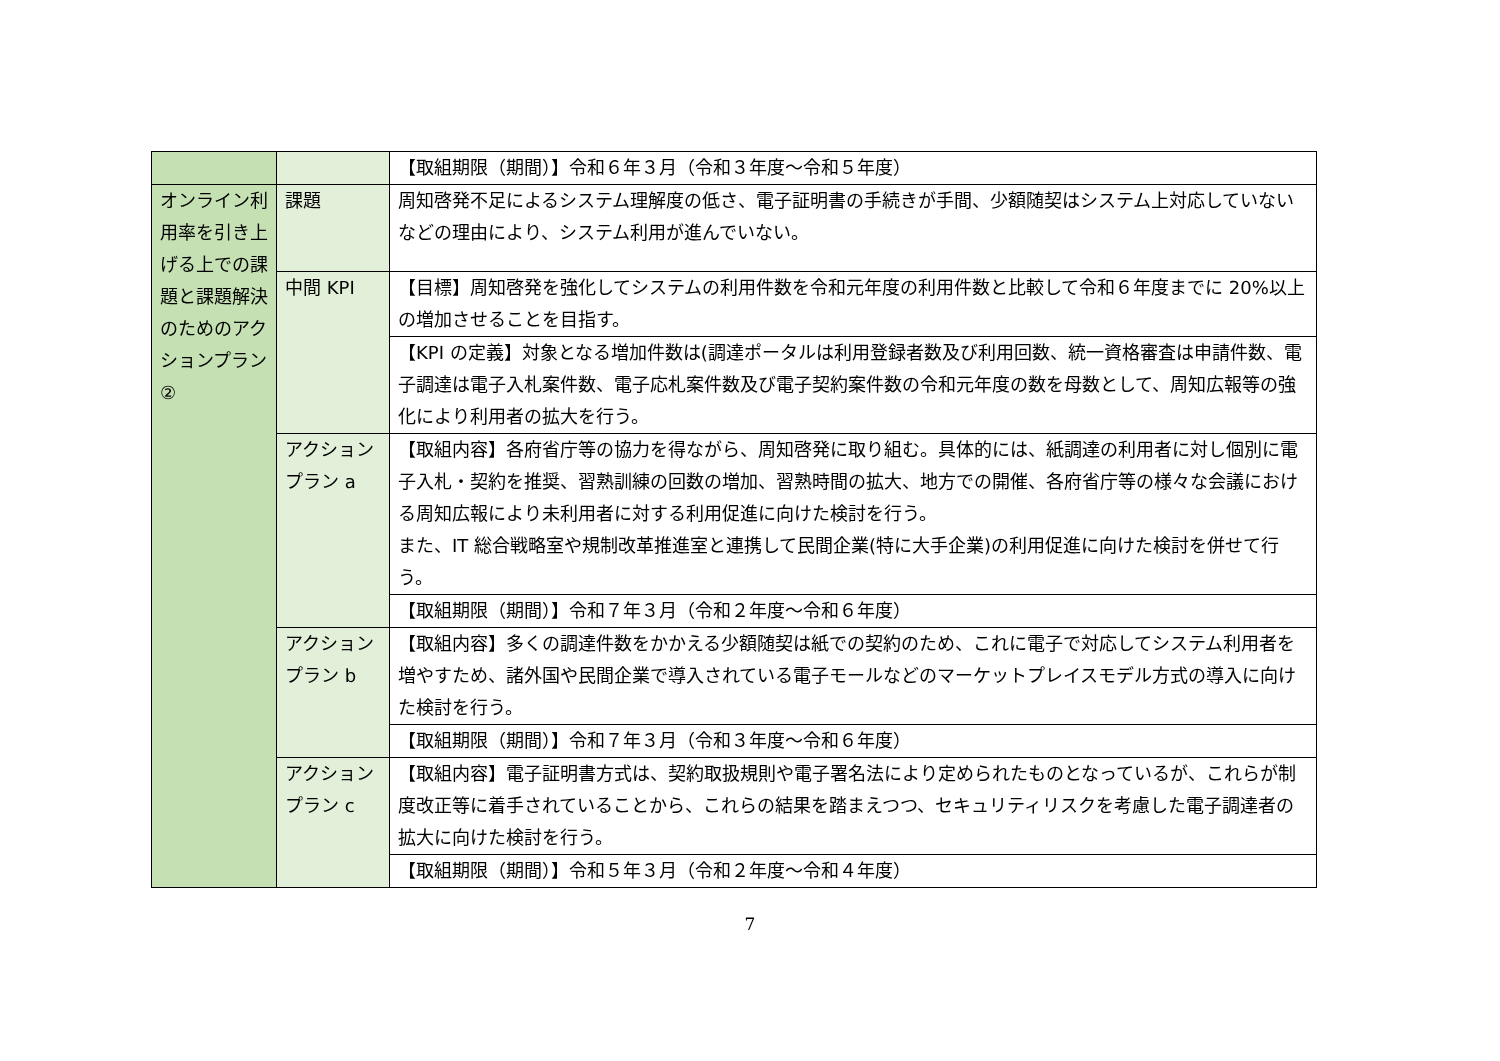| | | 【取組期限（期間）】令和６年３月（令和３年度～令和５年度） |
| オンライン利用率を引き上げる上での課題と課題解決のためのアクションプラン② | 課題 | 周知啓発不足によるシステム理解度の低さ、電子証明書の手続きが手間、少額随契はシステム上対応していないなどの理由により、システム利用が進んでいない。 |
| | 中間 KPI | 【目標】周知啓発を強化してシステムの利用件数を令和元年度の利用件数と比較して令和６年度までに 20%以上の増加させることを目指す。 |
| | | 【KPI の定義】対象となる増加件数は(調達ポータルは利用登録者数及び利用回数、統一資格審査は申請件数、電子調達は電子入札案件数、電子応札案件数及び電子契約案件数の令和元年度の数を母数として、周知広報等の強化により利用者の拡大を行う。 |
| | アクションプラン a | 【取組内容】各府省庁等の協力を得ながら、周知啓発に取り組む。具体的には、紙調達の利用者に対し個別に電子入札・契約を推奨、習熟訓練の回数の増加、習熟時間の拡大、地方での開催、各府省庁等の様々な会議における周知広報により未利用者に対する利用促進に向けた検討を行う。 また、IT 総合戦略室や規制改革推進室と連携して民間企業(特に大手企業)の利用促進に向けた検討を併せて行う。 |
| | | 【取組期限（期間）】令和７年３月（令和２年度～令和６年度） |
| | アクションプラン b | 【取組内容】多くの調達件数をかかえる少額随契は紙での契約のため、これに電子で対応してシステム利用者を増やすため、諸外国や民間企業で導入されている電子モールなどのマーケットプレイスモデル方式の導入に向けた検討を行う。 |
| | | 【取組期限（期間）】令和７年３月（令和３年度～令和６年度） |
| | アクションプラン c | 【取組内容】電子証明書方式は、契約取扱規則や電子署名法により定められたものとなっているが、これらが制度改正等に着手されていることから、これらの結果を踏まえつつ、セキュリティリスクを考慮した電子調達者の拡大に向けた検討を行う。 |
| | | 【取組期限（期間）】令和５年３月（令和２年度～令和４年度） |
7